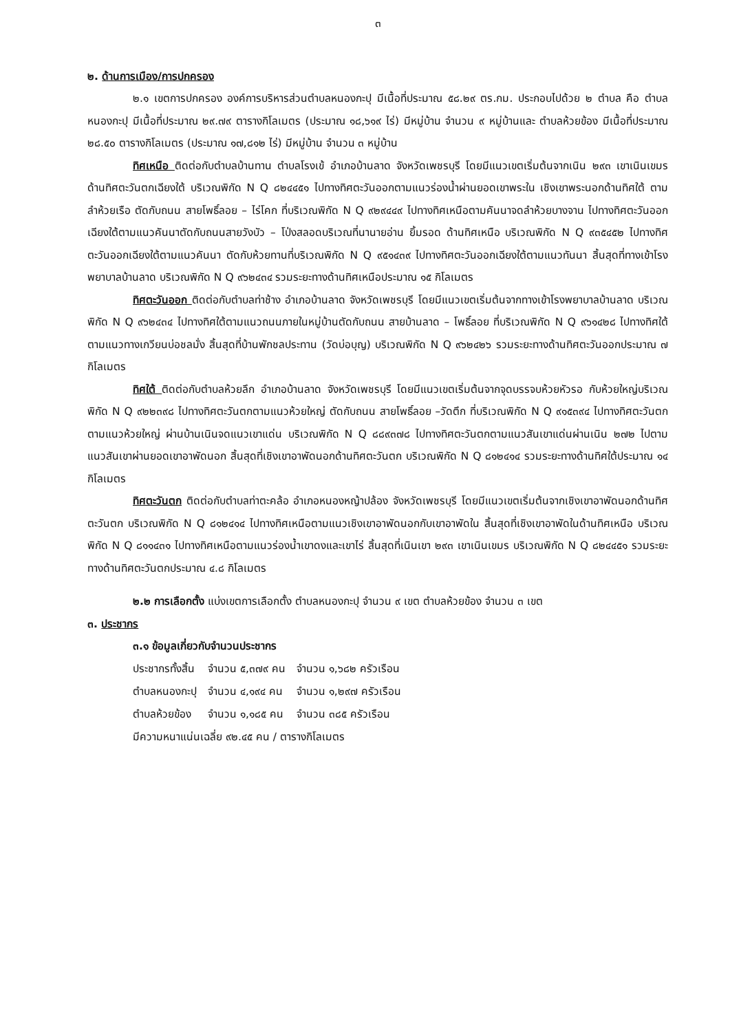๓
๒. ด้านการเมือง/การปกครอง
๒.๑ เขตการปกครอง องค์การบริหารส่วนตำบลหนองกะปุ มีเนื้อที่ประมาณ ๕๘.๒๙ ตร.กม. ประกอบไปด้วย ๒ ตำบล คือ ตำบลหนองกะปุ มีเนื้อที่ประมาณ ๒๙.๗๙ ตารางกิโลเมตร (ประมาณ ๑๘,๖๑๙ ไร่) มีหมู่บ้าน จำนวน ๙ หมู่บ้านและ ตำบลห้วยข้อง มีเนื้อที่ประมาณ ๒๘.๕๐ ตารางกิโลเมตร (ประมาณ ๑๗,๘๑๒ ไร่) มีหมู่บ้าน จำนวน ๓ หมู่บ้าน
ทิศเหนือ ติดต่อกับตำบลบ้านทาน ตำบลโรงเข้ อำเภอบ้านลาด จังหวัดเพชรบุรี โดยมีแนวเขตเริ่มต้นจากเนิน ๒๙๓ เขาเนินเขมร ด้านทิศตะวันตกเฉียงใต้ บริเวณพิกัด N Q ๘๒๔๔๕๑ ไปทางทิศตะวันออกตามแนวร่องน้ำผ่านยอดเขาพระใน เชิงเขาพระนอกด้านทิศใต้ ตามลำห้วยเรือ ตัดกับถนน สายโพธิ์ลอย – ไร่โคก ที่บริเวณพิกัด N Q ๙๒๙๔๔๙ ไปทางทิศเหนือตามคันนาจดลำห้วยบางจาน ไปทางทิศตะวันออกเฉียงใต้ตามแนวคันนาตัดกับถนนสายวังบัว – โป่งสลอดบริเวณที่นานายอ่าน ยิ้มรอด ด้านทิศเหนือ บริเวณพิกัด N Q ๙๓๕๔๕๒ ไปทางทิศตะวันออกเฉียงใต้ตามแนวคันนา ตัดกับห้วยทานที่บริเวณพิกัด N Q ๙๕๑๔๓๙ ไปทางทิศตะวันออกเฉียงใต้ตามแนวทันนา สิ้นสุดที่ทางเข้าโรงพยาบาลบ้านลาด บริเวณพิกัด N Q ๙๖๒๔๓๔ รวมระยะทางด้านทิศเหนือประมาณ ๑๕ กิโลเมตร
ทิศตะวันออก ติดต่อกับตำบลท่าช้าง อำเภอบ้านลาด จังหวัดเพชรบุรี โดยมีแนวเขตเริ่มต้นจากทางเข้าโรงพยาบาลบ้านลาด บริเวณพิกัด N Q ๙๖๒๔๓๔ ไปทางทิศใต้ตามแนวถนนภายในหมู่บ้านตัดกับถนน สายบ้านลาด – โพธิ์ลอย ที่บริเวณพิกัด N Q ๙๖๑๔๒๘ ไปทางทิศใต้ตามแนวทางเกวียนบ่อชลมั่ง สิ้นสุดที่บ้านพักชลประทาน (วัดบ่อบุญ) บริเวณพิกัด N Q ๙๖๒๔๒๖ รวมระยะทางด้านทิศตะวันออกประมาณ ๗ กิโลเมตร
ทิศใต้ ติดต่อกับตำบลห้วยลึก อำเภอบ้านลาด จังหวัดเพชรบุรี โดยมีแนวเขตเริ่มต้นจากจุดบรรจบห้วยหัวรอ กับห้วยใหญ่บริเวณพิกัด N Q ๙๒๒๓๙๘ ไปทางทิศตะวันตกตามแนวห้วยใหญ่ ตัดกับถนน สายโพธิ์ลอย –วัดตึก ที่บริเวณพิกัด N Q ๙๑๕๓๙๔ ไปทางทิศตะวันตกตามแนวห้วยใหญ่ ผ่านบ้านเนินจดแนวเขาแด่น บริเวณพิกัด N Q ๘๘๙๓๗๘ ไปทางทิศตะวันตกตามแนวสันเขาแด่นผ่านเนิน ๒๗๒ ไปตามแนวสันเขาผ่านยอดเขาอาพัดนอก สิ้นสุดที่เชิงเขาอาพัดนอกด้านทิศตะวันตก บริเวณพิกัด N Q ๘๑๒๔๑๔ รวมระยะทางด้านทิศใต้ประมาณ ๑๔ กิโลเมตร
ทิศตะวันตก ติดต่อกับตำบลท่าตะคล้อ อำเภอหนองหญ้าปล้อง จังหวัดเพชรบุรี โดยมีแนวเขตเริ่มต้นจากเชิงเขาอาพัดนอกด้านทิศตะวันตก บริเวณพิกัด N Q ๘๑๒๔๑๔ ไปทางทิศเหนือตามแนวเชิงเขาอาพัดนอกกับเขาอาพัดใน สิ้นสุดที่เชิงเขาอาพัดในด้านทิศเหนือ บริเวณพิกัด N Q ๘๑๑๔๓๑ ไปทางทิศเหนือตามแนวร่องน้ำเขาดงและเขาไร่ สิ้นสุดที่เนินเขา ๒๙๓ เขาเนินเขมร บริเวณพิกัด N Q ๘๒๔๔๕๑ รวมระยะทางด้านทิศตะวันตกประมาณ ๔.๘ กิโลเมตร
๒.๒ การเลือกตั้ง แบ่งเขตการเลือกตั้ง ตำบลหนองกะปุ จำนวน ๙ เขต ตำบลห้วยข้อง จำนวน ๓ เขต
๓. ประชากร
๓.๑ ข้อมูลเกี่ยวกับจำนวนประชากร
| ประชากรทั้งสิ้น | จำนวน ๕,๓๗๙ คน | จำนวน ๑,๖๘๒ ครัวเรือน |
| ตำบลหนองกะปุ | จำนวน ๔,๑๙๔ คน | จำนวน ๑,๒๙๗ ครัวเรือน |
| ตำบลห้วยข้อง | จำนวน ๑,๑๘๕ คน | จำนวน ๓๘๕ ครัวเรือน |
มีความหนาแน่นเฉลี่ย ๙๒.๔๕ คน / ตารางกิโลเมตร